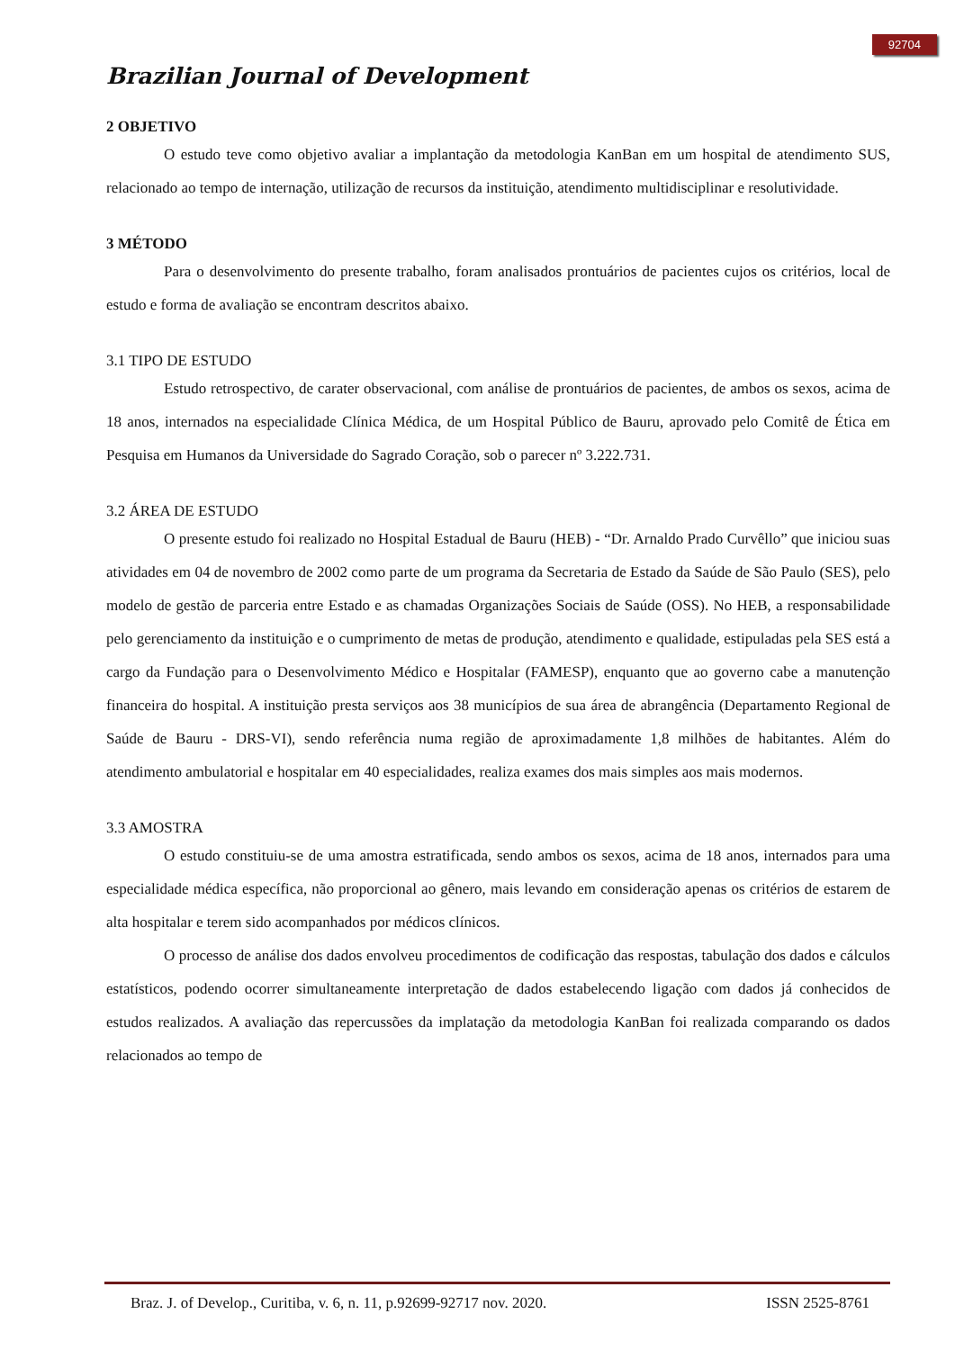92704
Brazilian Journal of Development
2 OBJETIVO
O estudo teve como objetivo avaliar a implantação da metodologia KanBan em um hospital de atendimento SUS, relacionado ao tempo de internação, utilização de recursos da instituição, atendimento multidisciplinar e resolutividade.
3 MÉTODO
Para o desenvolvimento do presente trabalho, foram analisados prontuários de pacientes cujos os critérios, local de estudo e forma de avaliação se encontram descritos abaixo.
3.1 TIPO DE ESTUDO
Estudo retrospectivo, de carater observacional, com análise de prontuários de pacientes, de ambos os sexos, acima de 18 anos, internados na especialidade Clínica Médica, de um Hospital Público de Bauru, aprovado pelo Comitê de Ética em Pesquisa em Humanos da Universidade do Sagrado Coração, sob o parecer nº 3.222.731.
3.2 ÁREA DE ESTUDO
O presente estudo foi realizado no Hospital Estadual de Bauru (HEB) - “Dr. Arnaldo Prado Curvêllo” que iniciou suas atividades em 04 de novembro de 2002 como parte de um programa da Secretaria de Estado da Saúde de São Paulo (SES), pelo modelo de gestão de parceria entre Estado e as chamadas Organizações Sociais de Saúde (OSS). No HEB, a responsabilidade pelo gerenciamento da instituição e o cumprimento de metas de produção, atendimento e qualidade, estipuladas pela SES está a cargo da Fundação para o Desenvolvimento Médico e Hospitalar (FAMESP), enquanto que ao governo cabe a manutenção financeira do hospital. A instituição presta serviços aos 38 municípios de sua área de abrangência (Departamento Regional de Saúde de Bauru - DRS-VI), sendo referência numa região de aproximadamente 1,8 milhões de habitantes. Além do atendimento ambulatorial e hospitalar em 40 especialidades, realiza exames dos mais simples aos mais modernos.
3.3 AMOSTRA
O estudo constituiu-se de uma amostra estratificada, sendo ambos os sexos, acima de 18 anos, internados para uma especialidade médica específica, não proporcional ao gênero, mais levando em consideração apenas os critérios de estarem de alta hospitalar e terem sido acompanhados por médicos clínicos.
O processo de análise dos dados envolveu procedimentos de codificação das respostas, tabulação dos dados e cálculos estatísticos, podendo ocorrer simultaneamente interpretação de dados estabelecendo ligação com dados já conhecidos de estudos realizados. A avaliação das repercussões da implatação da metodologia KanBan foi realizada comparando os dados relacionados ao tempo de
Braz. J. of Develop., Curitiba, v. 6, n. 11, p.92699-92717 nov. 2020. ISSN 2525-8761